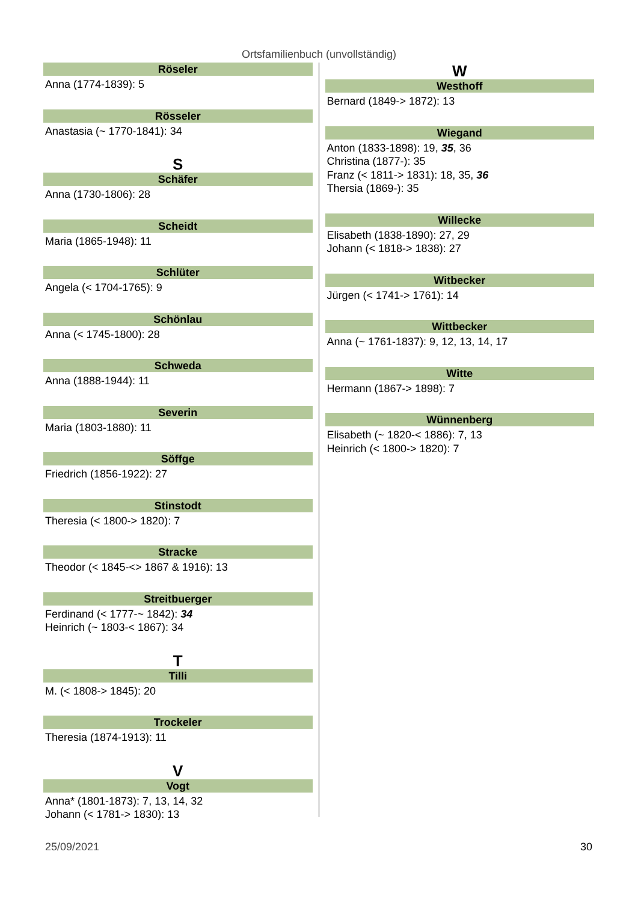Ortsfamilienbuch (unvollständig)
Röseler
Anna (1774-1839): 5
Rösseler
Anastasia (~ 1770-1841): 34
S
Schäfer
Anna (1730-1806): 28
Scheidt
Maria (1865-1948): 11
Schlüter
Angela (< 1704-1765): 9
Schönlau
Anna (< 1745-1800): 28
Schweda
Anna (1888-1944): 11
Severin
Maria (1803-1880): 11
Söffge
Friedrich (1856-1922): 27
Stinstodt
Theresia (< 1800-> 1820): 7
Stracke
Theodor (< 1845-<> 1867 & 1916): 13
Streitbuerger
Ferdinand (< 1777-~ 1842): 34
Heinrich (~ 1803-< 1867): 34
T
Tilli
M. (< 1808-> 1845): 20
Trockeler
Theresia (1874-1913): 11
V
Vogt
Anna* (1801-1873): 7, 13, 14, 32
Johann (< 1781-> 1830): 13
W
Westhoff
Bernard (1849-> 1872): 13
Wiegand
Anton (1833-1898): 19, 35, 36
Christina (1877-): 35
Franz (< 1811-> 1831): 18, 35, 36
Thersia (1869-): 35
Willecke
Elisabeth (1838-1890): 27, 29
Johann (< 1818-> 1838): 27
Witbecker
Jürgen (< 1741-> 1761): 14
Wittbecker
Anna (~ 1761-1837): 9, 12, 13, 14, 17
Witte
Hermann (1867-> 1898): 7
Wünnenberg
Elisabeth (~ 1820-< 1886): 7, 13
Heinrich (< 1800-> 1820): 7
25/09/2021 30